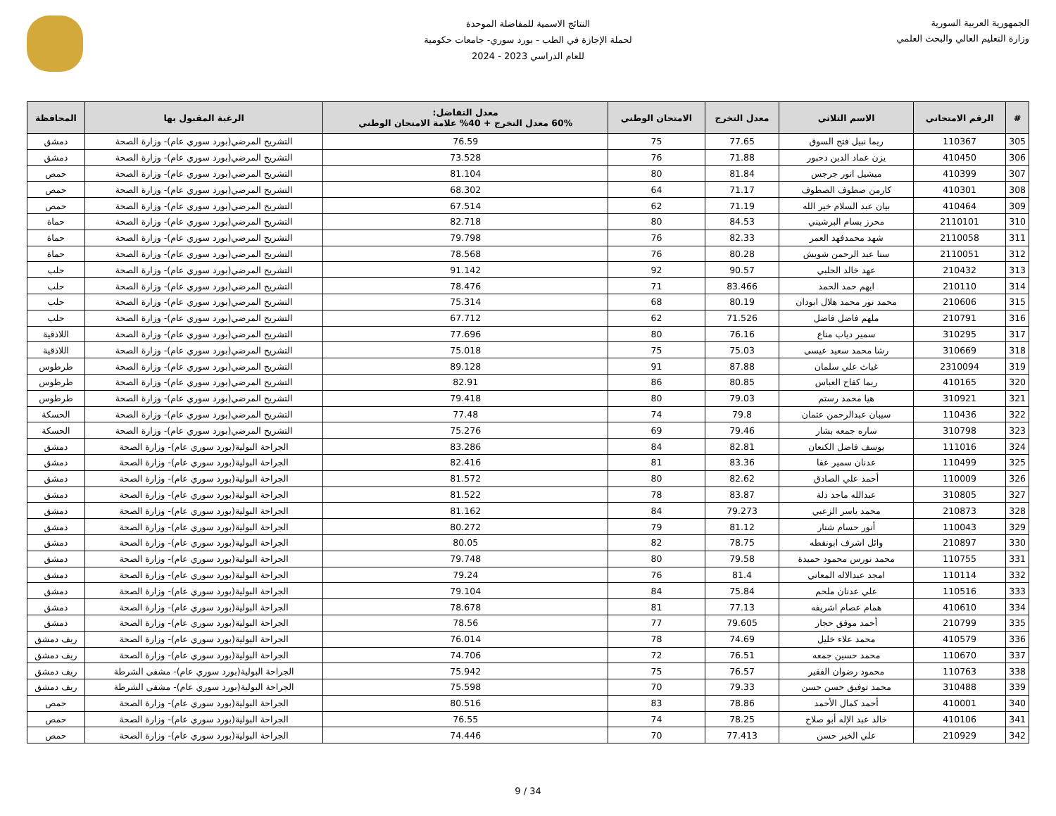الجمهورية العربية السورية
وزارة التعليم العالي والبحث العلمي
النتائج الاسمية للمفاضلة الموحدة
لحملة الإجازة في الطب - بورد سوري- جامعات حكومية
للعام الدراسي 2023 - 2024
| # | الرقم الامتحاني | الاسم الثلاثي | معدل التخرج | الامتحان الوطني | معدل التفاضل: 60% معدل التخرج + 40% علامة الامتحان الوطني | الرغبة المقبول بها | المحافظة |
| --- | --- | --- | --- | --- | --- | --- | --- |
| 305 | 110367 | ريما نبيل فتح السوق | 77.65 | 75 | 76.59 | التشريح المرضي(بورد سوري عام)- وزارة الصحة | دمشق |
| 306 | 410450 | يزن عماد الدين دحبور | 71.88 | 76 | 73.528 | التشريح المرضي(بورد سوري عام)- وزارة الصحة | دمشق |
| 307 | 410399 | ميشيل انور جرجس | 81.84 | 80 | 81.104 | التشريح المرضي(بورد سوري عام)- وزارة الصحة | حمص |
| 308 | 410301 | كارمن صطوف الصطوف | 71.17 | 64 | 68.302 | التشريح المرضي(بورد سوري عام)- وزارة الصحة | حمص |
| 309 | 410464 | بيان عبد السلام خير الله | 71.19 | 62 | 67.514 | التشريح المرضي(بورد سوري عام)- وزارة الصحة | حمص |
| 310 | 2110101 | محرز بسام البرشيني | 84.53 | 80 | 82.718 | التشريح المرضي(بورد سوري عام)- وزارة الصحة | حماة |
| 311 | 2110058 | شهد محمدفهد العمر | 82.33 | 76 | 79.798 | التشريح المرضي(بورد سوري عام)- وزارة الصحة | حماة |
| 312 | 2110051 | سنا عبد الرحمن شويش | 80.28 | 76 | 78.568 | التشريح المرضي(بورد سوري عام)- وزارة الصحة | حماة |
| 313 | 210432 | عهد خالد الحلبي | 90.57 | 92 | 91.142 | التشريح المرضي(بورد سوري عام)- وزارة الصحة | حلب |
| 314 | 210110 | ايهم حمد الحمد | 83.466 | 71 | 78.476 | التشريح المرضي(بورد سوري عام)- وزارة الصحة | حلب |
| 315 | 210606 | محمد نور محمد هلال ابودان | 80.19 | 68 | 75.314 | التشريح المرضي(بورد سوري عام)- وزارة الصحة | حلب |
| 316 | 210791 | ملهم فاضل فاضل | 71.526 | 62 | 67.712 | التشريح المرضي(بورد سوري عام)- وزارة الصحة | حلب |
| 317 | 310295 | سمير دياب مناع | 76.16 | 80 | 77.696 | التشريح المرضي(بورد سوري عام)- وزارة الصحة | اللاذقية |
| 318 | 310669 | رشا محمد سعيد عيسى | 75.03 | 75 | 75.018 | التشريح المرضي(بورد سوري عام)- وزارة الصحة | اللاذقية |
| 319 | 2310094 | غياث علي سلمان | 87.88 | 91 | 89.128 | التشريح المرضي(بورد سوري عام)- وزارة الصحة | طرطوس |
| 320 | 410165 | ريما كفاح العباس | 80.85 | 86 | 82.91 | التشريح المرضي(بورد سوري عام)- وزارة الصحة | طرطوس |
| 321 | 310921 | هيا محمد رستم | 79.03 | 80 | 79.418 | التشريح المرضي(بورد سوري عام)- وزارة الصحة | طرطوس |
| 322 | 110436 | سيبان عبدالرحمن عثمان | 79.8 | 74 | 77.48 | التشريح المرضي(بورد سوري عام)- وزارة الصحة | الحسكة |
| 323 | 310798 | ساره جمعه بشار | 79.46 | 69 | 75.276 | التشريح المرضي(بورد سوري عام)- وزارة الصحة | الحسكة |
| 324 | 111016 | يوسف فاضل الكنعان | 82.81 | 84 | 83.286 | الجراحة البولية(بورد سوري عام)- وزارة الصحة | دمشق |
| 325 | 110499 | عدنان سمير عفا | 83.36 | 81 | 82.416 | الجراحة البولية(بورد سوري عام)- وزارة الصحة | دمشق |
| 326 | 110009 | أحمد علي الصادق | 82.62 | 80 | 81.572 | الجراحة البولية(بورد سوري عام)- وزارة الصحة | دمشق |
| 327 | 310805 | عبدالله ماجد دلة | 83.87 | 78 | 81.522 | الجراحة البولية(بورد سوري عام)- وزارة الصحة | دمشق |
| 328 | 210873 | محمد ياسر الزعبي | 79.273 | 84 | 81.162 | الجراحة البولية(بورد سوري عام)- وزارة الصحة | دمشق |
| 329 | 110043 | أنور حسام شنار | 81.12 | 79 | 80.272 | الجراحة البولية(بورد سوري عام)- وزارة الصحة | دمشق |
| 330 | 210897 | وائل اشرف ابونقطه | 78.75 | 82 | 80.05 | الجراحة البولية(بورد سوري عام)- وزارة الصحة | دمشق |
| 331 | 110755 | محمد نورس محمود حميدة | 79.58 | 80 | 79.748 | الجراحة البولية(بورد سوري عام)- وزارة الصحة | دمشق |
| 332 | 110114 | امجد عبدالاله المعاني | 81.4 | 76 | 79.24 | الجراحة البولية(بورد سوري عام)- وزارة الصحة | دمشق |
| 333 | 110516 | علي عدنان ملحم | 75.84 | 84 | 79.104 | الجراحة البولية(بورد سوري عام)- وزارة الصحة | دمشق |
| 334 | 410610 | همام عصام اشريفه | 77.13 | 81 | 78.678 | الجراحة البولية(بورد سوري عام)- وزارة الصحة | دمشق |
| 335 | 210799 | أحمد موفق حجار | 79.605 | 77 | 78.56 | الجراحة البولية(بورد سوري عام)- وزارة الصحة | دمشق |
| 336 | 410579 | محمد علاء خليل | 74.69 | 78 | 76.014 | الجراحة البولية(بورد سوري عام)- وزارة الصحة | ريف دمشق |
| 337 | 110670 | محمد حسين جمعه | 76.51 | 72 | 74.706 | الجراحة البولية(بورد سوري عام)- وزارة الصحة | ريف دمشق |
| 338 | 110763 | محمود رضوان الفقير | 76.57 | 75 | 75.942 | الجراحة البولية(بورد سوري عام)- مشفى الشرطة | ريف دمشق |
| 339 | 310488 | محمد توفيق حسن حسن | 79.33 | 70 | 75.598 | الجراحة البولية(بورد سوري عام)- مشفى الشرطة | ريف دمشق |
| 340 | 410001 | أحمد كمال الأحمد | 78.86 | 83 | 80.516 | الجراحة البولية(بورد سوري عام)- وزارة الصحة | حمص |
| 341 | 410106 | خالد عبد الإله أبو صلاح | 78.25 | 74 | 76.55 | الجراحة البولية(بورد سوري عام)- وزارة الصحة | حمص |
| 342 | 210929 | علي الخير حسن | 77.413 | 70 | 74.446 | الجراحة البولية(بورد سوري عام)- وزارة الصحة | حمص |
9 / 34